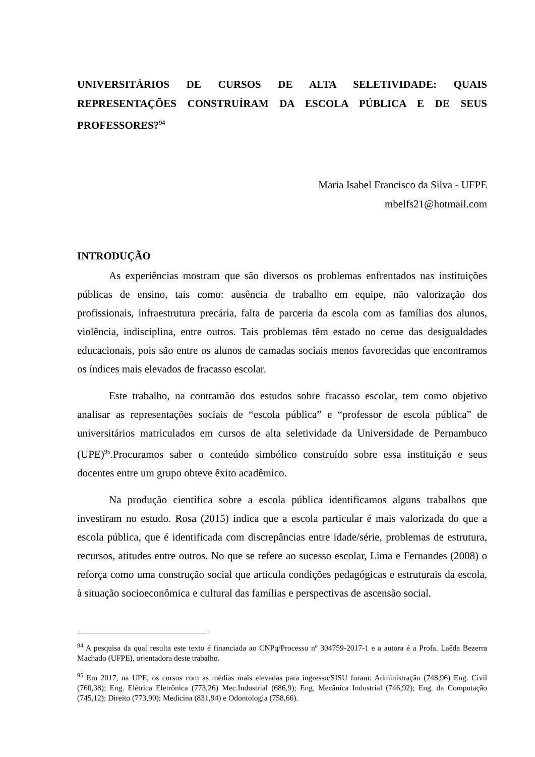UNIVERSITÁRIOS DE CURSOS DE ALTA SELETIVIDADE: QUAIS REPRESENTAÇÕES CONSTRUÍRAM DA ESCOLA PÚBLICA E DE SEUS PROFESSORES?<sup>94</sup>
Maria Isabel Francisco da Silva - UFPE
mbelfs21@hotmail.com
INTRODUÇÃO
As experiências mostram que são diversos os problemas enfrentados nas instituições públicas de ensino, tais como: ausência de trabalho em equipe, não valorização dos profissionais, infraestrutura precária, falta de parceria da escola com as famílias dos alunos, violência, indisciplina, entre outros. Tais problemas têm estado no cerne das desigualdades educacionais, pois são entre os alunos de camadas sociais menos favorecidas que encontramos os índices mais elevados de fracasso escolar.
Este trabalho, na contramão dos estudos sobre fracasso escolar, tem como objetivo analisar as representações sociais de “escola pública” e “professor de escola pública” de universitários matriculados em cursos de alta seletividade da Universidade de Pernambuco (UPE)<sup>95</sup>.Procuramos saber o conteúdo simbólico construído sobre essa instituição e seus docentes entre um grupo obteve êxito acadêmico.
Na produção científica sobre a escola pública identificamos alguns trabalhos que investiram no estudo. Rosa (2015) indica que a escola particular é mais valorizada do que a escola pública, que é identificada com discrepâncias entre idade/série, problemas de estrutura, recursos, atitudes entre outros. No que se refere ao sucesso escolar, Lima e Fernandes (2008) o reforça como uma construção social que articula condições pedagógicas e estruturais da escola, à situação socioeconômica e cultural das famílias e perspectivas de ascensão social.
<sup>94</sup> A pesquisa da qual resulta este texto é financiada ao CNPq/Processo nº 304759-2017-1 e a autora é a Profa. Laêda Bezerra Machado (UFPE), orientadora deste trabalho.
<sup>95</sup> Em 2017, na UPE, os cursos com as médias mais elevadas para ingresso/SISU foram: Administração (748,96) Eng. Civil (760,38); Eng. Elétrica Eletrônica (773,26) Mec.Industrial (686,9); Eng. Mecânica Industrial (746,92); Eng. da Computação (745,12); Direito (773,90); Medicina (831,94) e Odontologia (758,66).